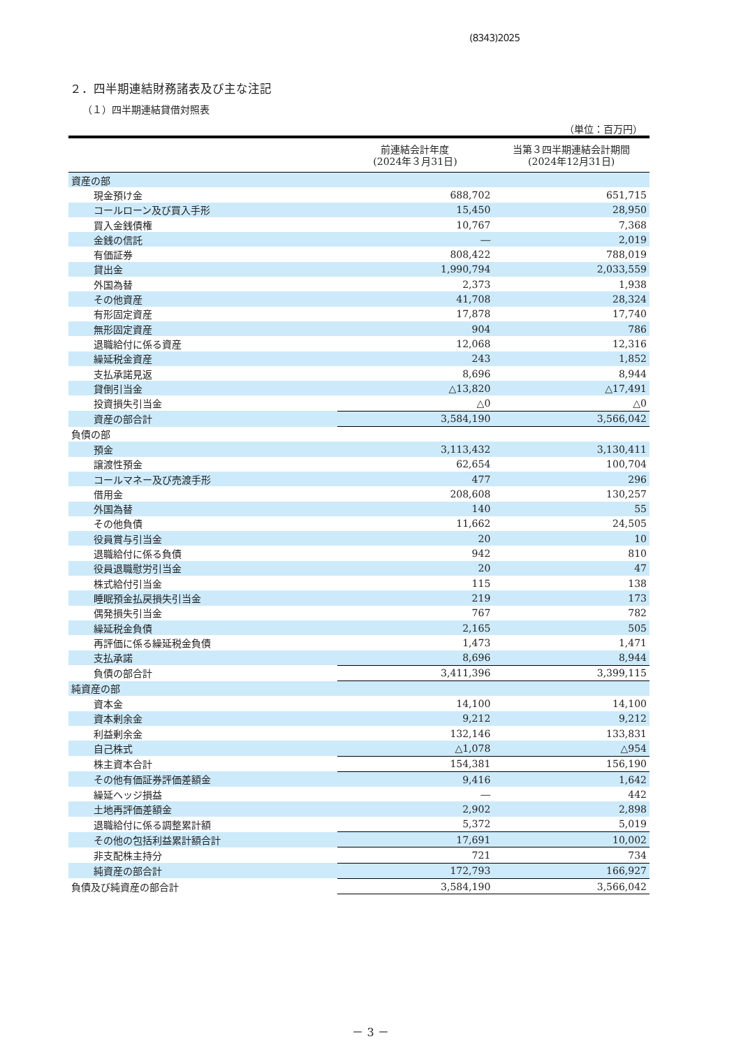(8343)2025
２．四半期連結財務諸表及び主な注記
（１）四半期連結貸借対照表
（単位：百万円）
| | 前連結会計年度 (2024年３月31日) | 当第３四半期連結会計期間 (2024年12月31日) |
| --- | --- | --- |
| 資産の部 | | |
| 現金預け金 | 688,702 | 651,715 |
| コールローン及び買入手形 | 15,450 | 28,950 |
| 買入金銭債権 | 10,767 | 7,368 |
| 金銭の信託 | ― | 2,019 |
| 有価証券 | 808,422 | 788,019 |
| 貸出金 | 1,990,794 | 2,033,559 |
| 外国為替 | 2,373 | 1,938 |
| その他資産 | 41,708 | 28,324 |
| 有形固定資産 | 17,878 | 17,740 |
| 無形固定資産 | 904 | 786 |
| 退職給付に係る資産 | 12,068 | 12,316 |
| 繰延税金資産 | 243 | 1,852 |
| 支払承諾見返 | 8,696 | 8,944 |
| 貸倒引当金 | △13,820 | △17,491 |
| 投資損失引当金 | △0 | △0 |
| 資産の部合計 | 3,584,190 | 3,566,042 |
| 負債の部 | | |
| 預金 | 3,113,432 | 3,130,411 |
| 譲渡性預金 | 62,654 | 100,704 |
| コールマネー及び売渡手形 | 477 | 296 |
| 借用金 | 208,608 | 130,257 |
| 外国為替 | 140 | 55 |
| その他負債 | 11,662 | 24,505 |
| 役員賞与引当金 | 20 | 10 |
| 退職給付に係る負債 | 942 | 810 |
| 役員退職慰労引当金 | 20 | 47 |
| 株式給付引当金 | 115 | 138 |
| 睡眠預金払戻損失引当金 | 219 | 173 |
| 偶発損失引当金 | 767 | 782 |
| 繰延税金負債 | 2,165 | 505 |
| 再評価に係る繰延税金負債 | 1,473 | 1,471 |
| 支払承諾 | 8,696 | 8,944 |
| 負債の部合計 | 3,411,396 | 3,399,115 |
| 純資産の部 | | |
| 資本金 | 14,100 | 14,100 |
| 資本剰余金 | 9,212 | 9,212 |
| 利益剰余金 | 132,146 | 133,831 |
| 自己株式 | △1,078 | △954 |
| 株主資本合計 | 154,381 | 156,190 |
| その他有価証券評価差額金 | 9,416 | 1,642 |
| 繰延ヘッジ損益 | ― | 442 |
| 土地再評価差額金 | 2,902 | 2,898 |
| 退職給付に係る調整累計額 | 5,372 | 5,019 |
| その他の包括利益累計額合計 | 17,691 | 10,002 |
| 非支配株主持分 | 721 | 734 |
| 純資産の部合計 | 172,793 | 166,927 |
| 負債及び純資産の部合計 | 3,584,190 | 3,566,042 |
－ 3 －